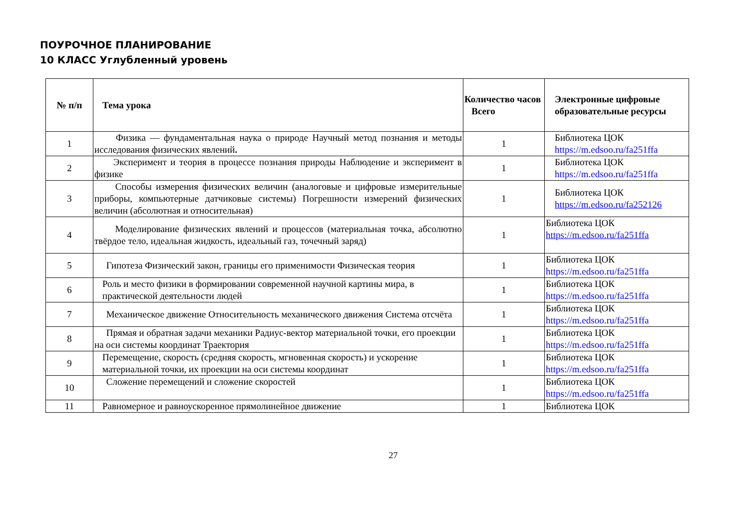ПОУРОЧНОЕ ПЛАНИРОВАНИЕ
10 КЛАСС Углубленный уровень
| № п/п | Тема урока | Количество часов Всего | Электронные цифровые образовательные ресурсы |
| --- | --- | --- | --- |
| 1 | Физика — фундаментальная наука о природе Научный метод познания и методы исследования физических явлений . | 1 | Библиотека ЦОК https://m.edsoo.ru/fa251ffa |
| 2 | Эксперимент и теория в процессе познания природы Наблюдение и эксперимент в физике | 1 | Библиотека ЦОК https://m.edsoo.ru/fa251ffa |
| 3 | Способы измерения физических величин (аналоговые и цифровые измерительные приборы, компьютерные датчиковые системы) Погрешности измерений физических величин (абсолютная и относительная) | 1 | Библиотека ЦОК https://m.edsoo.ru/fa252126 |
| 4 | Моделирование физических явлений и процессов (материальная точка, абсолютно твёрдое тело, идеальная жидкость, идеальный газ, точечный заряд) | 1 | Библиотека ЦОК https://m.edsoo.ru/fa251ffa |
| 5 | Гипотеза Физический закон, границы его применимости Физическая теория | 1 | Библиотека ЦОК https://m.edsoo.ru/fa251ffa |
| 6 | Роль и место физики в формировании современной научной картины мира, в практической деятельности людей | 1 | Библиотека ЦОК https://m.edsoo.ru/fa251ffa |
| 7 | Механическое движение Относительность механического движения Система отсчёта | 1 | Библиотека ЦОК https://m.edsoo.ru/fa251ffa |
| 8 | Прямая и обратная задачи механики Радиус-вектор материальной точки, его проекции на оси системы координат Траектория | 1 | Библиотека ЦОК https://m.edsoo.ru/fa251ffa |
| 9 | Перемещение, скорость (средняя скорость, мгновенная скорость) и ускорение материальной точки, их проекции на оси системы координат | 1 | Библиотека ЦОК https://m.edsoo.ru/fa251ffa |
| 10 | Сложение перемещений и сложение скоростей | 1 | Библиотека ЦОК https://m.edsoo.ru/fa251ffa |
| 11 | Равномерное и равноускоренное прямолинейное движение | 1 | Библиотека ЦОК |
27